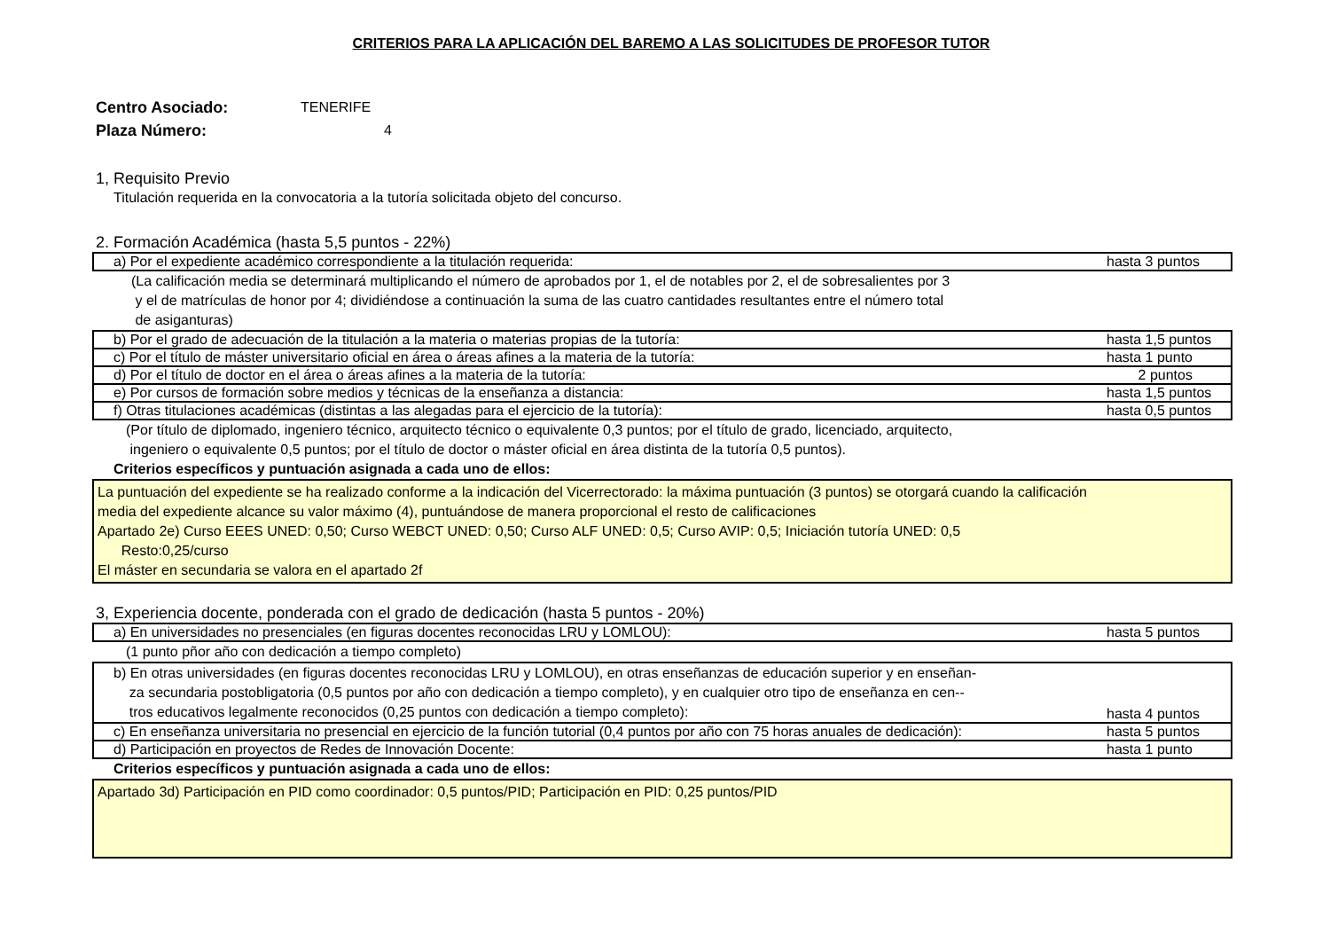CRITERIOS PARA LA APLICACIÓN DEL BAREMO A LAS SOLICITUDES DE PROFESOR TUTOR
Centro Asociado: TENERIFE
Plaza Número: 4
1, Requisito Previo
Titulación requerida en la convocatoria a la tutoría solicitada objeto del concurso.
2. Formación Académica (hasta 5,5 puntos - 22%)
| a) Por el expediente académico correspondiente a la titulación requerida: | hasta 3 puntos |
(La calificación media se determinará multiplicando el número de aprobados por 1, el de notables por 2, el de sobresalientes por 3
y el de matrículas de honor por 4; dividiéndose a continuación la suma de las cuatro cantidades resultantes entre el número total
de asiganturas)
| b) Por el grado de adecuación de la titulación a la materia o materias propias de la tutoría: | hasta 1,5 puntos |
| c) Por el título de máster universitario oficial en área o áreas afines a la materia de la tutoría: | hasta 1 punto |
| d) Por el título de doctor en el área o áreas afines a la materia de la tutoría: | 2 puntos |
| e) Por cursos de formación sobre medios y técnicas de la enseñanza a distancia: | hasta 1,5 puntos |
| f) Otras titulaciones académicas (distintas a las alegadas para el ejercicio de la tutoría): | hasta 0,5 puntos |
(Por título de diplomado, ingeniero técnico, arquitecto técnico o equivalente 0,3 puntos; por el título de grado, licenciado, arquitecto,
ingeniero o equivalente 0,5 puntos; por el título de doctor o máster oficial en área distinta de la tutoría 0,5 puntos).
Criterios específicos y puntuación asignada a cada uno de ellos:
La puntuación del expediente se ha realizado conforme a la indicación del Vicerrectorado: la máxima puntuación (3 puntos) se otorgará cuando la calificación
media del expediente alcance su valor máximo (4), puntuándose de manera proporcional el resto de calificaciones
Apartado 2e) Curso EEES UNED: 0,50; Curso WEBCT UNED: 0,50; Curso ALF UNED: 0,5; Curso AVIP: 0,5; Iniciación tutoría UNED: 0,5
Resto:0,25/curso
El máster en secundaria se valora en el apartado 2f
3, Experiencia docente, ponderada con el grado de dedicación (hasta 5 puntos - 20%)
| a) En universidades no presenciales (en figuras docentes reconocidas LRU y LOMLOU): | hasta 5 puntos |
(1 punto pñor año con dedicación a tiempo completo)
| b) En otras universidades (en figuras docentes reconocidas LRU y LOMLOU), en otras enseñanzas de educación superior y en enseñan- za secundaria postobligatoria (0,5 puntos por año con dedicación a tiempo completo), y en cualquier otro tipo de enseñanza en cen-- tros educativos legalmente reconocidos (0,25 puntos con dedicación a tiempo completo): | hasta 4 puntos |
| c) En enseñanza universitaria no presencial en ejercicio de la función tutorial (0,4 puntos por año con 75 horas anuales de dedicación): | hasta 5 puntos |
| d) Participación en proyectos de Redes de Innovación Docente: | hasta 1 punto |
Criterios específicos y puntuación asignada a cada uno de ellos:
Apartado 3d) Participación en PID como coordinador: 0,5 puntos/PID; Participación en PID: 0,25 puntos/PID